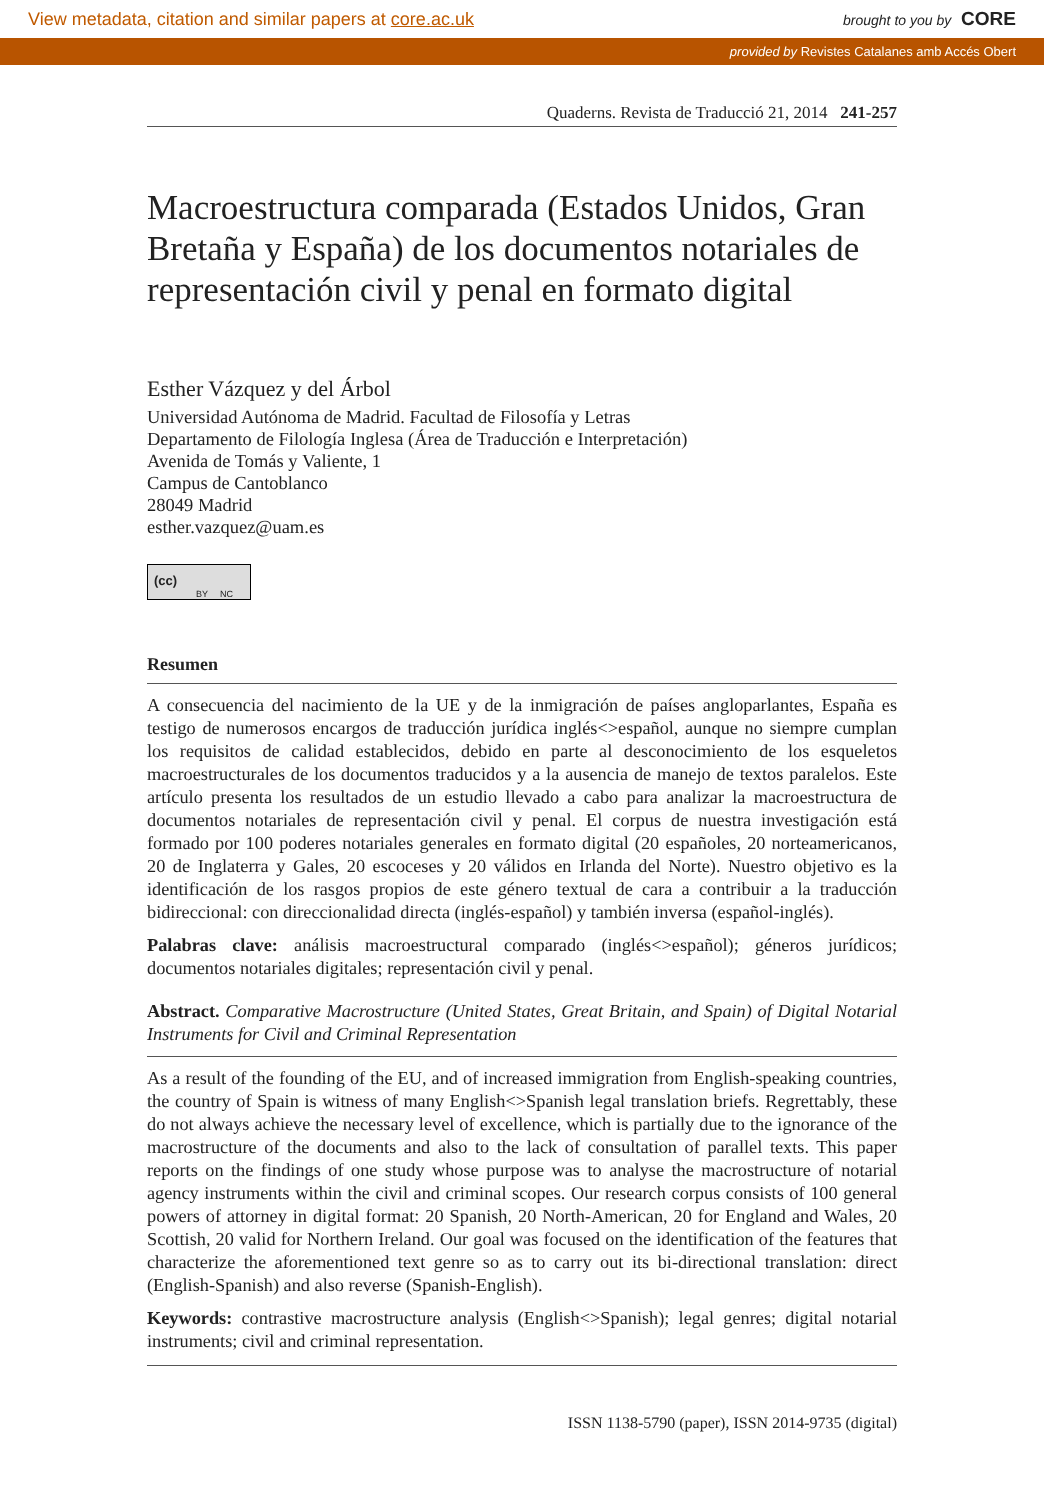View metadata, citation and similar papers at core.ac.uk brought to you by CORE
provided by Revistes Catalanes amb Accés Obert
Quaderns. Revista de Traducció 21, 2014 241-257
Macroestructura comparada (Estados Unidos, Gran Bretaña y España) de los documentos notariales de representación civil y penal en formato digital
Esther Vázquez y del Árbol
Universidad Autónoma de Madrid. Facultad de Filosofía y Letras
Departamento de Filología Inglesa (Área de Traducción e Interpretación)
Avenida de Tomás y Valiente, 1
Campus de Cantoblanco
28049 Madrid
esther.vazquez@uam.es
(cc) BY NC
Resumen
A consecuencia del nacimiento de la UE y de la inmigración de países angloparlantes, España es testigo de numerosos encargos de traducción jurídica inglés<>español, aunque no siempre cumplan los requisitos de calidad establecidos, debido en parte al desconocimiento de los esqueletos macroestructurales de los documentos traducidos y a la ausencia de manejo de textos paralelos. Este artículo presenta los resultados de un estudio llevado a cabo para analizar la macroestructura de documentos notariales de representación civil y penal. El corpus de nuestra investigación está formado por 100 poderes notariales generales en formato digital (20 españoles, 20 norteamericanos, 20 de Inglaterra y Gales, 20 escoceses y 20 válidos en Irlanda del Norte). Nuestro objetivo es la identificación de los rasgos propios de este género textual de cara a contribuir a la traducción bidireccional: con direccionalidad directa (inglés-español) y también inversa (español-inglés).
Palabras clave: análisis macroestructural comparado (inglés<>español); géneros jurídicos; documentos notariales digitales; representación civil y penal.
Abstract. Comparative Macrostructure (United States, Great Britain, and Spain) of Digital Notarial Instruments for Civil and Criminal Representation
As a result of the founding of the EU, and of increased immigration from English-speaking countries, the country of Spain is witness of many English<>Spanish legal translation briefs. Regrettably, these do not always achieve the necessary level of excellence, which is partially due to the ignorance of the macrostructure of the documents and also to the lack of consultation of parallel texts. This paper reports on the findings of one study whose purpose was to analyse the macrostructure of notarial agency instruments within the civil and criminal scopes. Our research corpus consists of 100 general powers of attorney in digital format: 20 Spanish, 20 North-American, 20 for England and Wales, 20 Scottish, 20 valid for Northern Ireland. Our goal was focused on the identification of the features that characterize the aforementioned text genre so as to carry out its bi-directional translation: direct (English-Spanish) and also reverse (Spanish-English).
Keywords: contrastive macrostructure analysis (English<>Spanish); legal genres; digital notarial instruments; civil and criminal representation.
ISSN 1138-5790 (paper), ISSN 2014-9735 (digital)